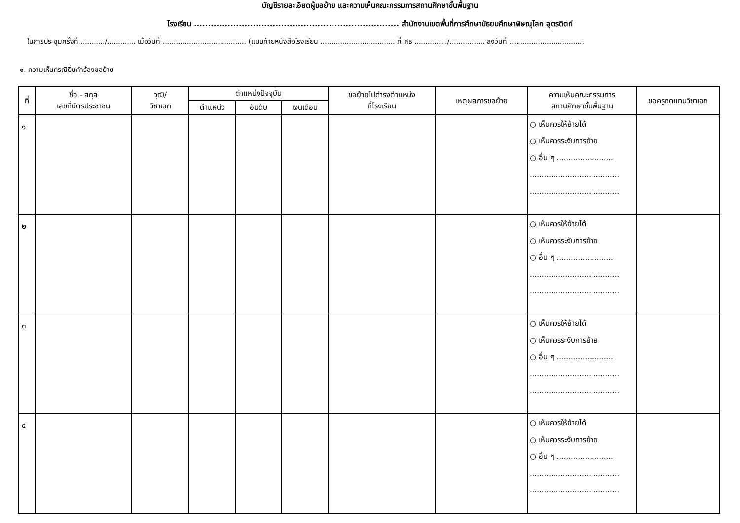บัญชีรายละเอียดผู้ขอย้าย และความเห็นคณะกรรมการสถานศึกษาขั้นพื้นฐาน
โรงเรียน ......................................................................... สำนักงานเขตพื้นที่การศึกษามัธยมศึกษาพิษณุโลก อุตรดิตถ์
ในการประชุมครั้งที่ .........../............. เมื่อวันที่ ...................................... (แนบท้ายหนังสือโรงเรียน .................................. ที่ ศธ .............../................ ลงวันที่ ..................................
๑. ความเห็นกรณียื่นคำร้องขอย้าย
| ที่ | ชื่อ - สกุล เลขที่บัตรประชาชน | วุฒิ/ วิชาเอก | ตำแหน่งปัจจุบัน | | | ขอย้ายไปดำรงตำแหน่ง ที่โรงเรียน | เหตุผลการขอย้าย | ความเห็นคณะกรรมการ สถานศึกษาขั้นพื้นฐาน | ขอครูทดแทนวิชาเอก |
| --- | --- | --- | --- | --- | --- | --- | --- | --- | --- |
| | | | ตำแหน่ง | อันดับ | เงินเดือน | | | | |
| ๑ | | | | | | | | ○ เห็นควรให้ย้ายได้ ○ เห็นควรระงับการย้าย ○ อื่น ๆ ........................ ...................................... ...................................... | |
| ๒ | | | | | | | | ○ เห็นควรให้ย้ายได้ ○ เห็นควรระงับการย้าย ○ อื่น ๆ ........................ ...................................... ...................................... | |
| ๓ | | | | | | | | ○ เห็นควรให้ย้ายได้ ○ เห็นควรระงับการย้าย ○ อื่น ๆ ........................ ...................................... ...................................... | |
| ๔ | | | | | | | | ○ เห็นควรให้ย้ายได้ ○ เห็นควรระงับการย้าย ○ อื่น ๆ ........................ ...................................... ...................................... | |